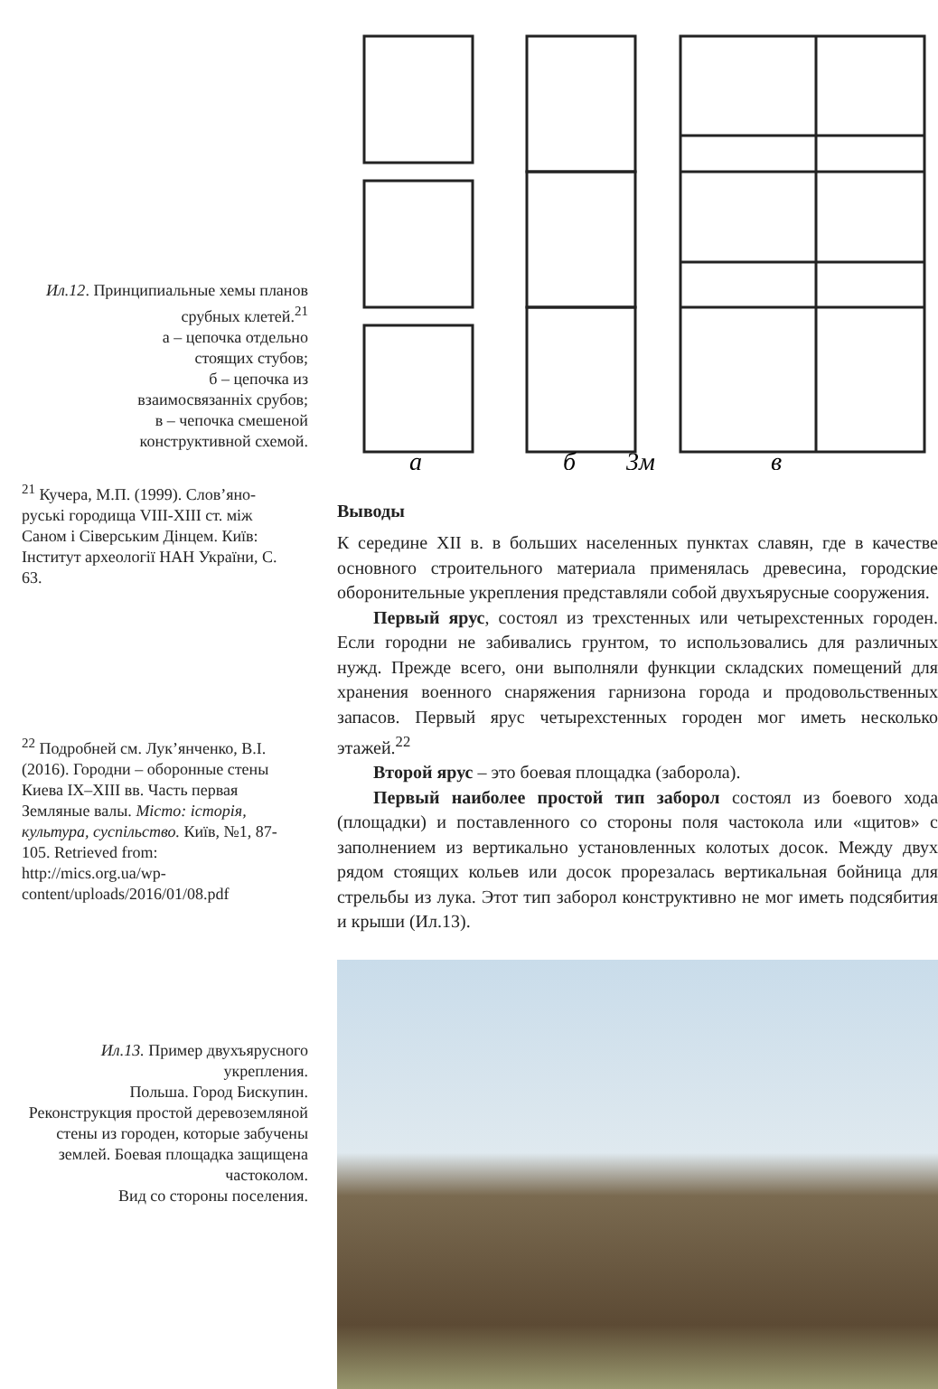Ил.12. Принципиальные хемы планов срубных клетей.<sup>21</sup>
а – цепочка отдельно
стоящих стубов;
б – цепочка из
взаимосвязанніх срубов;
в – чепочка смешеной
конструктивной схемой.
<sup>21</sup> Кучера, М.П. (1999). Слов’яно-руські городища VIII-XIII ст. між Саном і Сіверським Дінцем. Київ: Інститут археології НАН України, С. 63.
<sup>22</sup> Подробней см. Лук’янченко, В.І. (2016). Городни – оборонные стены Киева IX–XIII вв. Часть первая Земляные валы. Місто: історія, культура, суспільство. Київ, №1, 87-105. Retrieved from: http://mics.org.ua/wp-content/uploads/2016/01/08.pdf
Ил.13. Пример двухъярусного укрепления.
Польша. Город Бискупин.
Реконструкция простой деревоземляной стены из городен, которые забучены землей. Боевая площадка защищена частоколом.
Вид со стороны поселения.
а
б
3м
в
Выводы
К середине XII в. в больших населенных пунктах славян, где в качестве основного строительного материала применялась древесина, городские оборонительные укрепления представляли собой двухъярусные сооружения.
Первый ярус, состоял из трехстенных или четырехстенных городен. Если городни не забивались грунтом, то использовались для различных нужд. Прежде всего, они выполняли функции складских помещений для хранения военного снаряжения гарнизона города и продовольственных запасов. Первый ярус четырехстенных городен мог иметь несколько этажей.<sup>22</sup>
Второй ярус – это боевая площадка (заборола).
Первый наиболее простой тип заборол состоял из боевого хода (площадки) и поставленного со стороны поля частокола или «щитов» с заполнением из вертикально установленных колотых досок. Между двух рядом стоящих кольев или досок прорезалась вертикальная бойница для стрельбы из лука. Этот тип заборол конструктивно не мог иметь подсябития и крыши (Ил.13).